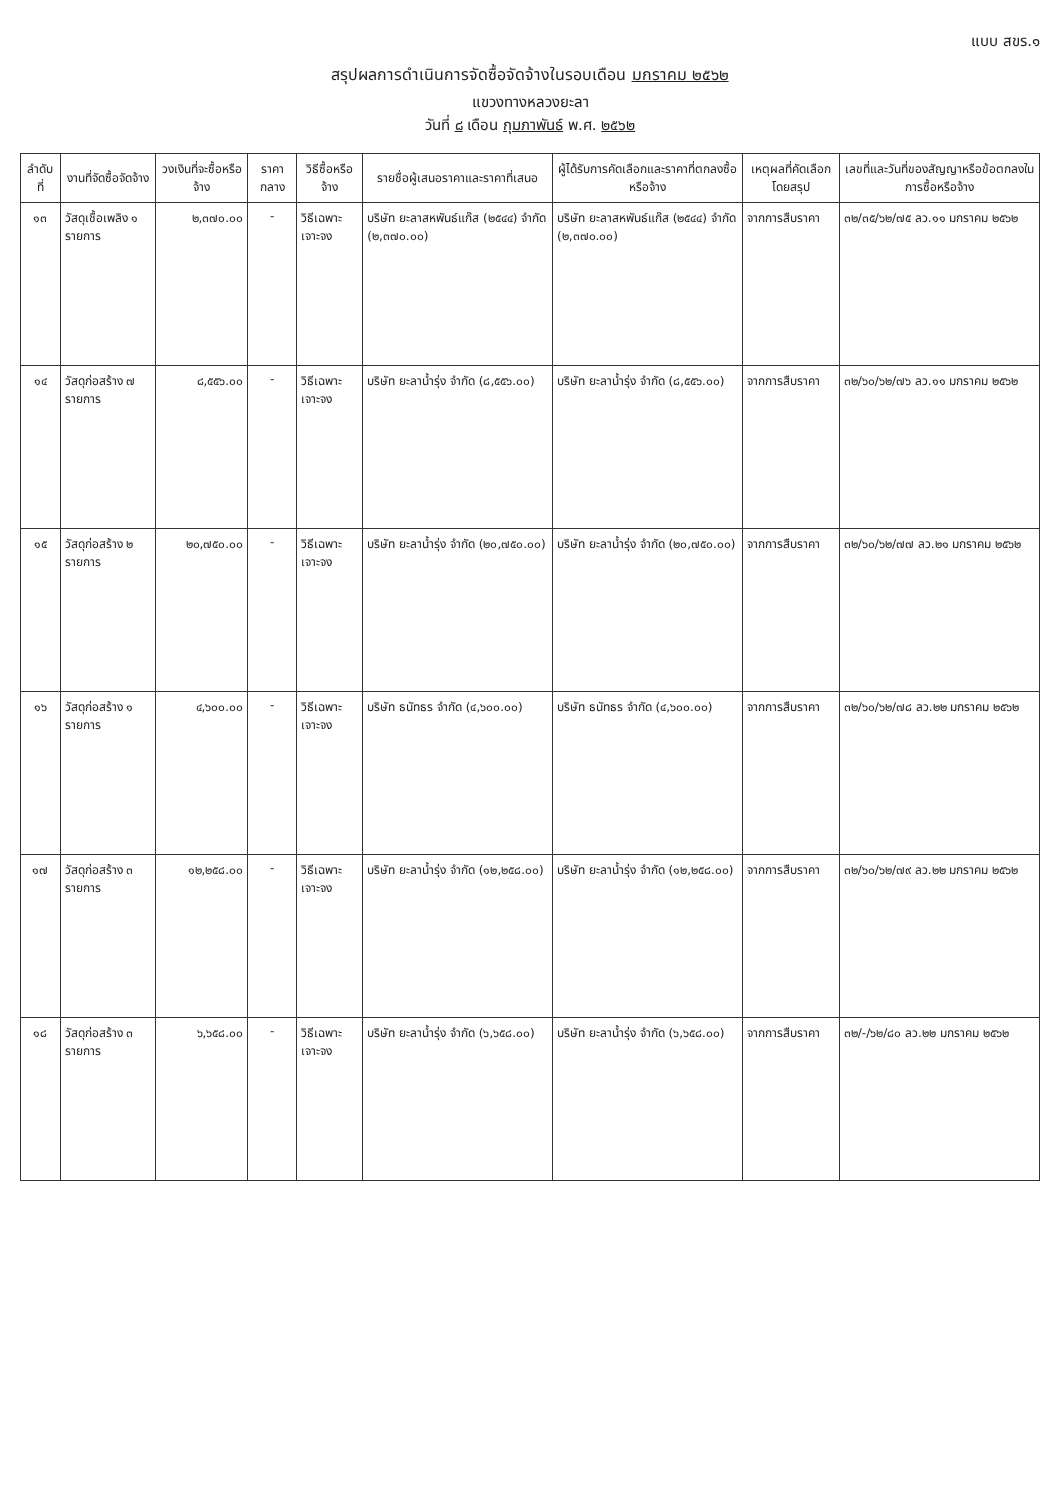แบบ สขร.๑
สรุปผลการดำเนินการจัดซื้อจัดจ้างในรอบเดือน มกราคม ๒๕๖๒
แขวงทางหลวงยะลา
วันที่ ๘ เดือน กุมภาพันธ์ พ.ศ. ๒๕๖๒
| ลำดับที่ | งานที่จัดซื้อจัดจ้าง | วงเงินที่จะซื้อหรือจ้าง | ราคากลาง | วิธีซื้อหรือจ้าง | รายชื่อผู้เสนอราคาและราคาที่เสนอ | ผู้ได้รับการคัดเลือกและราคาที่ตกลงซื้อหรือจ้าง | เหตุผลที่คัดเลือกโดยสรุป | เลขที่และวันที่ของสัญญาหรือข้อตกลงในการซื้อหรือจ้าง |
| --- | --- | --- | --- | --- | --- | --- | --- | --- |
| ๑๓ | วัสดุเชื้อเพลิง ๑ รายการ | ๒,๓๗๐.๐๐ | - | วิธีเฉพาะเจาะจง | บริษัท ยะลาสหพันธ์แก๊ส (๒๕๔๔) จำกัด (๒,๓๗๐.๐๐) | บริษัท ยะลาสหพันธ์แก๊ส (๒๕๔๔) จำกัด (๒,๓๗๐.๐๐) | จากการสืบราคา | ๓๒/๓๕/๖๒/๗๕ ลว.๑๑ มกราคม ๒๕๖๒ |
| ๑๔ | วัสดุก่อสร้าง ๗ รายการ | ๘,๕๕๖.๐๐ | - | วิธีเฉพาะเจาะจง | บริษัท ยะลาน้ำรุ่ง จำกัด (๘,๕๕๖.๐๐) | บริษัท ยะลาน้ำรุ่ง จำกัด (๘,๕๕๖.๐๐) | จากการสืบราคา | ๓๒/๖๐/๖๒/๗๖ ลว.๑๑ มกราคม ๒๕๖๒ |
| ๑๕ | วัสดุก่อสร้าง ๒ รายการ | ๒๐,๗๕๐.๐๐ | - | วิธีเฉพาะเจาะจง | บริษัท ยะลาน้ำรุ่ง จำกัด (๒๐,๗๕๐.๐๐) | บริษัท ยะลาน้ำรุ่ง จำกัด (๒๐,๗๕๐.๐๐) | จากการสืบราคา | ๓๒/๖๐/๖๒/๗๗ ลว.๒๑ มกราคม ๒๕๖๒ |
| ๑๖ | วัสดุก่อสร้าง ๑ รายการ | ๔,๖๐๐.๐๐ | - | วิธีเฉพาะเจาะจง | บริษัท ธนัทธร จำกัด (๔,๖๐๐.๐๐) | บริษัท ธนัทธร จำกัด (๔,๖๐๐.๐๐) | จากการสืบราคา | ๓๒/๖๐/๖๒/๗๘ ลว.๒๒ มกราคม ๒๕๖๒ |
| ๑๗ | วัสดุก่อสร้าง ๓ รายการ | ๑๒,๒๕๘.๐๐ | - | วิธีเฉพาะเจาะจง | บริษัท ยะลาน้ำรุ่ง จำกัด (๑๒,๒๕๘.๐๐) | บริษัท ยะลาน้ำรุ่ง จำกัด (๑๒,๒๕๘.๐๐) | จากการสืบราคา | ๓๒/๖๐/๖๒/๗๙ ลว.๒๒ มกราคม ๒๕๖๒ |
| ๑๘ | วัสดุก่อสร้าง ๓ รายการ | ๖,๖๕๘.๐๐ | - | วิธีเฉพาะเจาะจง | บริษัท ยะลาน้ำรุ่ง จำกัด (๖,๖๕๘.๐๐) | บริษัท ยะลาน้ำรุ่ง จำกัด (๖,๖๕๘.๐๐) | จากการสืบราคา | ๓๒/-/๖๒/๘๐ ลว.๒๒ มกราคม ๒๕๖๒ |